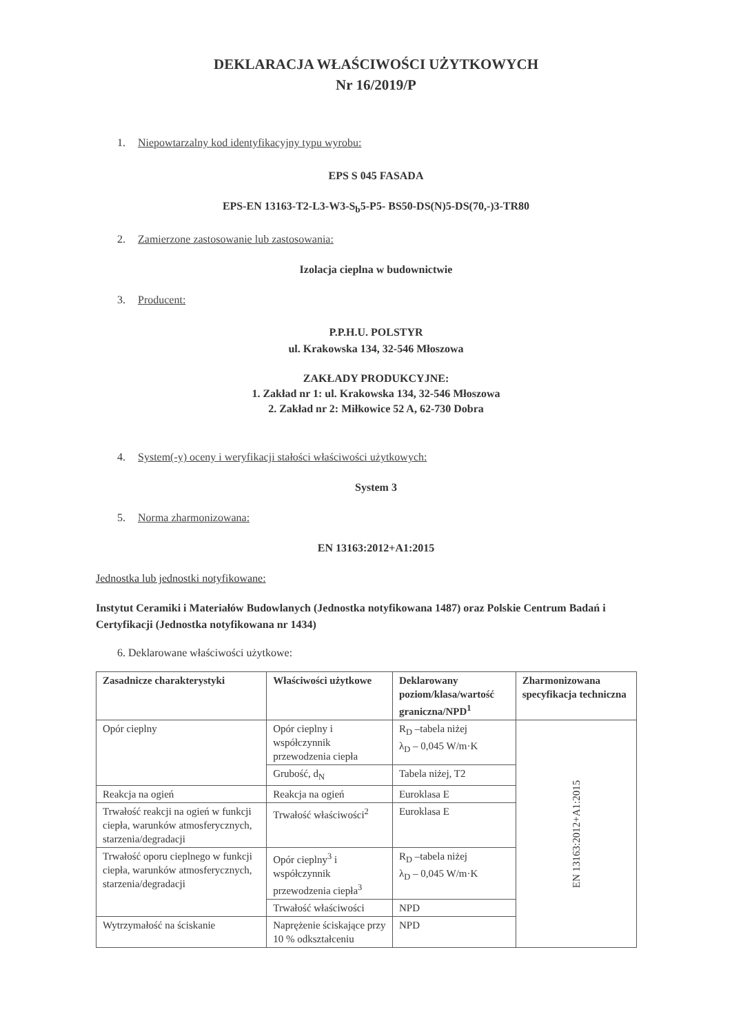DEKLARACJA WŁAŚCIWOŚCI UŻYTKOWYCH
Nr 16/2019/P
1. Niepowtarzalny kod identyfikacyjny typu wyrobu:
EPS S 045 FASADA
EPS-EN 13163-T2-L3-W3-S<sub>b</sub>5-P5- BS50-DS(N)5-DS(70,-)3-TR80
2. Zamierzone zastosowanie lub zastosowania:
Izolacja cieplna w budownictwie
3. Producent:
P.P.H.U. POLSTYR
ul. Krakowska 134, 32-546 Młoszowa
ZAKŁADY PRODUKCYJNE:
1. Zakład nr 1: ul. Krakowska 134, 32-546 Młoszowa
2. Zakład nr 2: Miłkowice 52 A, 62-730 Dobra
4. System(-y) oceny i weryfikacji stałości właściwości użytkowych:
System 3
5. Norma zharmonizowana:
EN 13163:2012+A1:2015
Jednostka lub jednostki notyfikowane:
Instytut Ceramiki i Materiałów Budowlanych (Jednostka notyfikowana 1487) oraz Polskie Centrum Badań i Certyfikacji (Jednostka notyfikowana nr 1434)
6. Deklarowane właściwości użytkowe:
| Zasadnicze charakterystyki | Właściwości użytkowe | Deklarowany poziom/klasa/wartość graniczna/NPD<sup>1</sup> | Zharmonizowana specyfikacja techniczna |
| --- | --- | --- | --- |
| Opór cieplny | Opór cieplny i współczynnik przewodzenia ciepła | R<sub>D</sub> –tabela niżej λ<sub>D</sub> – 0,045 W/m·K | EN 13163:2012+A1:2015 |
| | Grubość, d<sub>N</sub> | Tabela niżej, T2 | |
| Reakcja na ogień | Reakcja na ogień | Euroklasa E | |
| Trwałość reakcji na ogień w funkcji ciepła, warunków atmosferycznych, starzenia/degradacji | Trwałość właściwości<sup>2</sup> | Euroklasa E | |
| Trwałość oporu cieplnego w funkcji ciepła, warunków atmosferycznych, starzenia/degradacji | Opór cieplny<sup>3</sup> i współczynnik przewodzenia ciepła<sup>3</sup> | R<sub>D</sub> –tabela niżej λ<sub>D</sub> – 0,045 W/m·K | |
| | Trwałość właściwości | NPD | |
| Wytrzymałość na ściskanie | Naprężenie ściskające przy 10 % odkształceniu | NPD | |